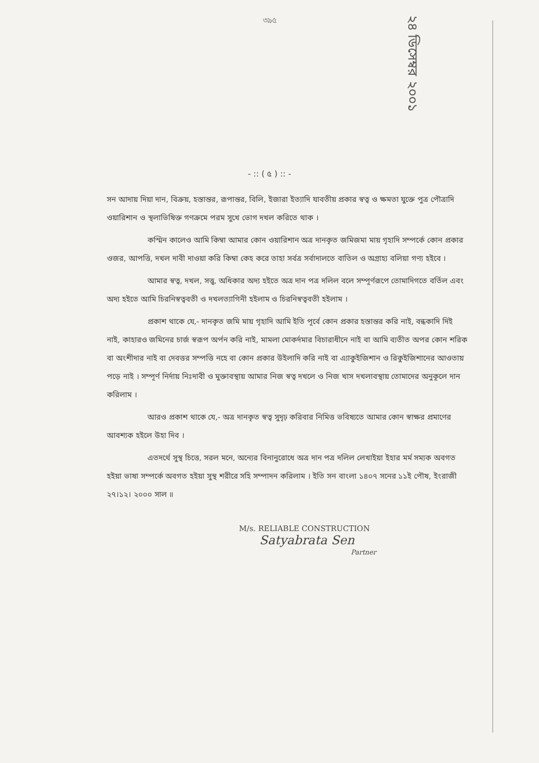৩৯৫
২৪ ডিসেম্বর ২০০১
- :: ( ৫ ) :: -
সন আদায় দিয়া দান, বিক্রয়, হস্তান্তর, রূপান্তর, বিলি, ইজারা ইত্যাদি যাবতীয় প্রকার স্বত্ব ও ক্ষমতা যুক্তে পুত্র পৌত্রাদি ওয়ারিশান ও স্থলাভিষিক্ত গণক্রমে পরম সুখে ভোগ দখল করিতে থাক ।
কস্মিন কালেও আমি কিম্বা আমার কোন ওয়ারিশান অত্র দানকৃত জমিজমা মায় গৃহাদি সম্পর্কে কোন প্রকার ওজর, আপত্তি, দখল দাবী দাওয়া করি কিম্বা কেহ করে তাহা সর্বত্র সর্বাদালতে বাতিল ও অগ্রাহ্য বলিয়া গণ্য হইবে ।
আমার স্বত্ব, দখল, সত্ত্ব, অধিকার অদ্য হইতে অত্র দান পত্র দলিল বলে সম্পূর্ণরূপে তোমাদিগতে বর্তিল এবং অদ্য হইতে আমি চিরনিস্বত্ববতী ও দখলত্যাগিনী হইলাম ও চিরনিস্বত্ববতী হইলাম ।
প্রকাশ থাকে যে,- দানকৃত জমি মায় গৃহাদি আমি ইতি পূর্বে কোন প্রকার হস্তান্তর করি নাই, বন্ধকাদি দিই নাই, কাহারও জমিনের চার্জ স্বরূপ অর্পন করি নাই, মামলা মোকর্দমার বিচারাধীনে নাই বা আমি ব্যতীত অপর কোন শরিক বা অংশীদার নাই বা দেবত্তর সম্পত্তি নহে বা কোন প্রকার উইলাদি করি নাই বা এ্যাকুইজিশান ও রিকুইজিশানের আওতায় পড়ে নাই । সম্পূর্ণ নির্দায় নিঃদাবী ও মুক্তাবস্থায় আমার নিজ স্বত্ব দখলে ও নিজ খাস দখলাবস্থায় তোমাদের অনুকূলে দান করিলাম ।
আরও প্রকাশ থাকে যে,- অত্র দানকৃত স্বত্ব সুদৃঢ় করিবার নিমিত্ত ভবিষ্যতে আমার কোন স্বাক্ষর প্রমাণের আবশ্যক হইলে উহা দিব ।
এতদর্থে সুস্থ চিত্তে, সরল মনে, অন্যের বিনানুরোধে অত্র দান পত্র দলিল লেখাইয়া ইহার মর্ম সম্যক অবগত হইয়া ভাষা সম্পর্কে অবগত হইয়া সুস্থ শরীরে সহি সম্পাদন করিলাম । ইতি সন বাংলা ১৪০৭ সনের ১১ই পৌষ, ইংরাজী ২৭।১২। ২০০০ সাল ॥
M/s. RELIABLE CONSTRUCTION
Satyabrata Sen
Partner